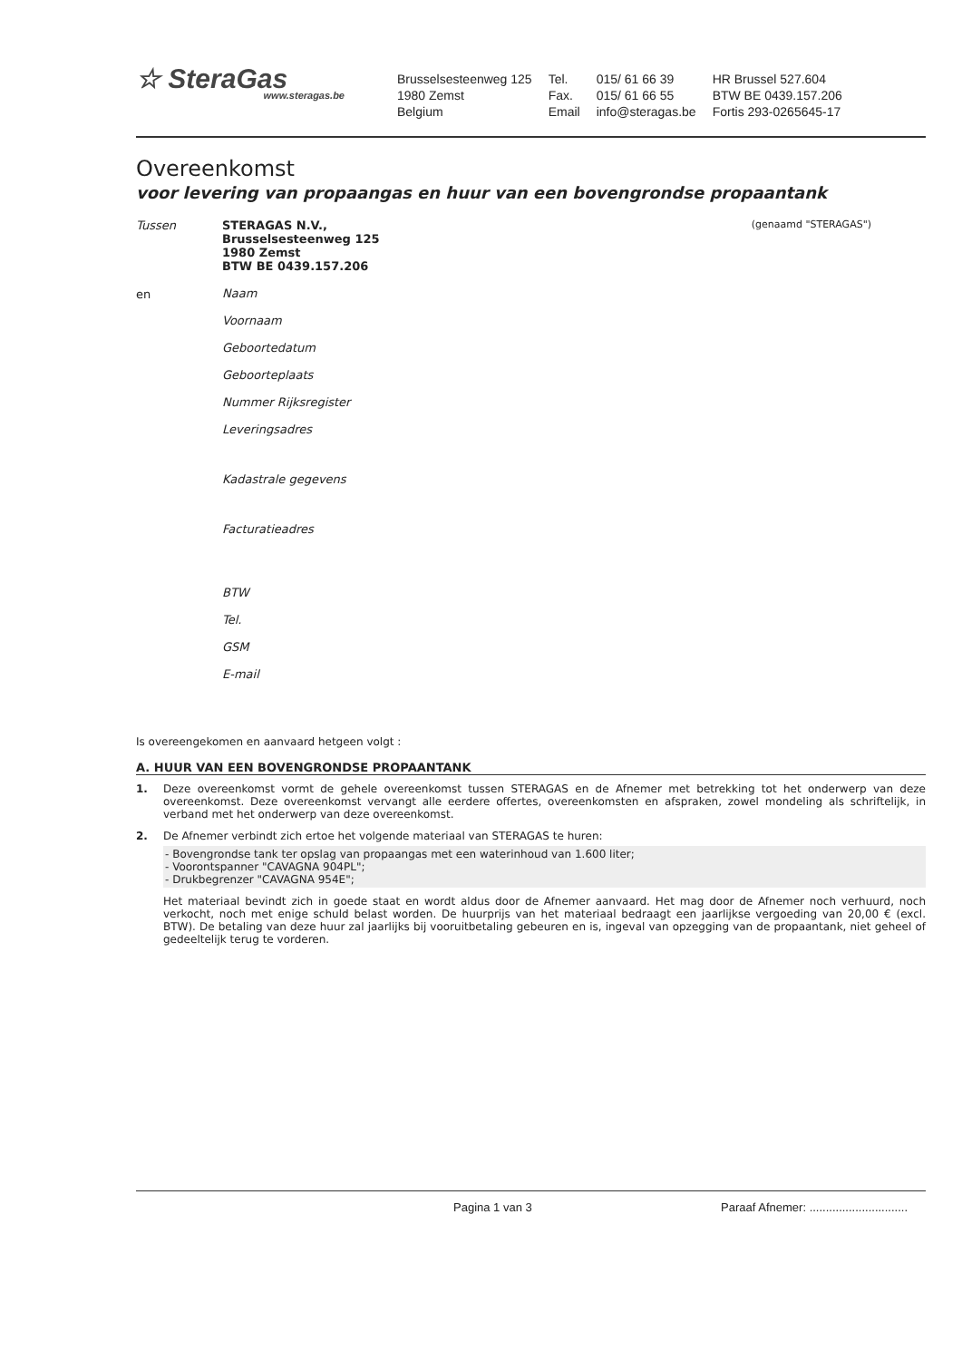☆ SteraGas
www.steragas.be
Brusselsesteenweg 125
1980 Zemst
Belgium
Tel.
Fax.
Email
015/ 61 66 39
015/ 61 66 55
info@steragas.be
HR Brussel 527.604
BTW BE 0439.157.206
Fortis 293-0265645-17
Overeenkomst
voor levering van propaangas en huur van een bovengrondse propaantank
Tussen STERAGAS N.V.,
Brusselsesteenweg 125
1980 Zemst
BTW BE 0439.157.206
(genaamd "STERAGAS")
en
Naam
Voornaam
Geboortedatum
Geboorteplaats
Nummer Rijksregister
Leveringsadres
Kadastrale gegevens
Facturatieadres
BTW
Tel.
GSM
E-mail
Is overeengekomen en aanvaard hetgeen volgt :
A. HUUR VAN EEN BOVENGRONDSE PROPAANTANK
1. Deze overeenkomst vormt de gehele overeenkomst tussen STERAGAS en de Afnemer met betrekking tot het onderwerp van deze overeenkomst. Deze overeenkomst vervangt alle eerdere offertes, overeenkomsten en afspraken, zowel mondeling als schriftelijk, in verband met het onderwerp van deze overeenkomst.
2. De Afnemer verbindt zich ertoe het volgende materiaal van STERAGAS te huren:
- Bovengrondse tank ter opslag van propaangas met een waterinhoud van 1.600 liter;
- Voorontspanner "CAVAGNA 904PL";
- Drukbegrenzer "CAVAGNA 954E";
Het materiaal bevindt zich in goede staat en wordt aldus door de Afnemer aanvaard. Het mag door de Afnemer noch verhuurd, noch verkocht, noch met enige schuld belast worden. De huurprijs van het materiaal bedraagt een jaarlijkse vergoeding van 20,00 € (excl. BTW). De betaling van deze huur zal jaarlijks bij vooruitbetaling gebeuren en is, ingeval van opzegging van de propaantank, niet geheel of gedeeltelijk terug te vorderen.
Pagina 1 van 3 Paraaf Afnemer: ..............................